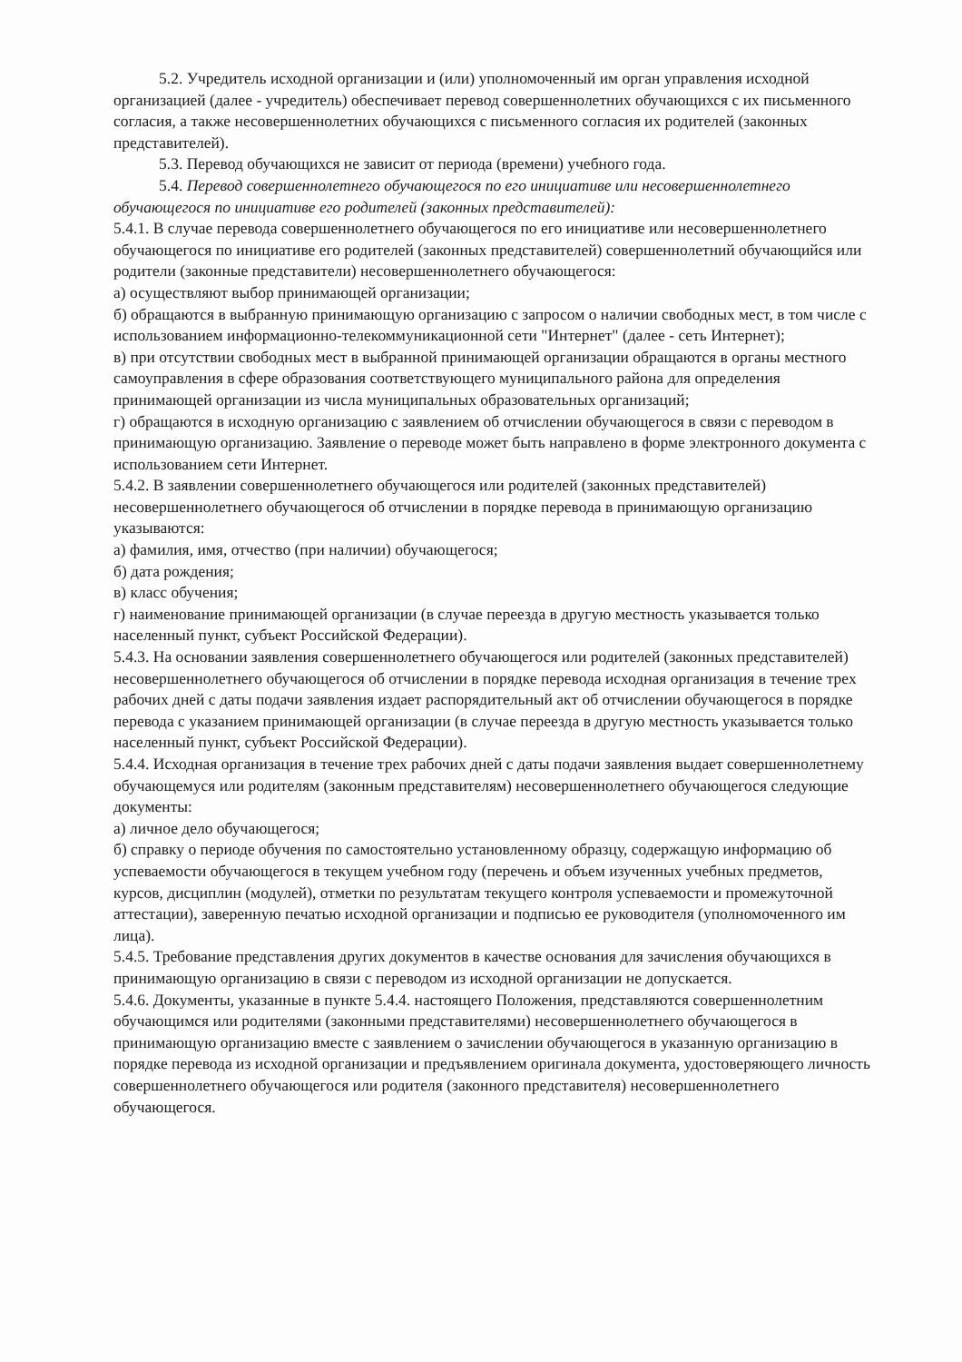5.2. Учредитель исходной организации и (или) уполномоченный им орган управления исходной организацией (далее - учредитель) обеспечивает перевод совершеннолетних обучающихся с их письменного согласия, а также несовершеннолетних обучающихся с письменного согласия их родителей (законных представителей).
5.3. Перевод обучающихся не зависит от периода (времени) учебного года.
5.4. Перевод совершеннолетнего обучающегося по его инициативе или несовершеннолетнего обучающегося по инициативе его родителей (законных представителей):
5.4.1. В случае перевода совершеннолетнего обучающегося по его инициативе или несовершеннолетнего обучающегося по инициативе его родителей (законных представителей) совершеннолетний обучающийся или родители (законные представители) несовершеннолетнего обучающегося:
а) осуществляют выбор принимающей организации;
б) обращаются в выбранную принимающую организацию с запросом о наличии свободных мест, в том числе с использованием информационно-телекоммуникационной сети "Интернет" (далее - сеть Интернет);
в) при отсутствии свободных мест в выбранной принимающей организации обращаются в органы местного самоуправления в сфере образования соответствующего муниципального района для определения принимающей организации из числа муниципальных образовательных организаций;
г) обращаются в исходную организацию с заявлением об отчислении обучающегося в связи с переводом в принимающую организацию. Заявление о переводе может быть направлено в форме электронного документа с использованием сети Интернет.
5.4.2. В заявлении совершеннолетнего обучающегося или родителей (законных представителей) несовершеннолетнего обучающегося об отчислении в порядке перевода в принимающую организацию указываются:
а) фамилия, имя, отчество (при наличии) обучающегося;
б) дата рождения;
в) класс обучения;
г) наименование принимающей организации (в случае переезда в другую местность указывается только населенный пункт, субъект Российской Федерации).
5.4.3. На основании заявления совершеннолетнего обучающегося или родителей (законных представителей) несовершеннолетнего обучающегося об отчислении в порядке перевода исходная организация в течение трех рабочих дней с даты подачи заявления издает распорядительный акт об отчислении обучающегося в порядке перевода с указанием принимающей организации (в случае переезда в другую местность указывается только населенный пункт, субъект Российской Федерации).
5.4.4. Исходная организация в течение трех рабочих дней с даты подачи заявления выдает совершеннолетнему обучающемуся или родителям (законным представителям) несовершеннолетнего обучающегося следующие документы:
а) личное дело обучающегося;
б) справку о периоде обучения по самостоятельно установленному образцу, содержащую информацию об успеваемости обучающегося в текущем учебном году (перечень и объем изученных учебных предметов, курсов, дисциплин (модулей), отметки по результатам текущего контроля успеваемости и промежуточной аттестации), заверенную печатью исходной организации и подписью ее руководителя (уполномоченного им лица).
5.4.5. Требование представления других документов в качестве основания для зачисления обучающихся в принимающую организацию в связи с переводом из исходной организации не допускается.
5.4.6. Документы, указанные в пункте 5.4.4. настоящего Положения, представляются совершеннолетним обучающимся или родителями (законными представителями) несовершеннолетнего обучающегося в принимающую организацию вместе с заявлением о зачислении обучающегося в указанную организацию в порядке перевода из исходной организации и предъявлением оригинала документа, удостоверяющего личность совершеннолетнего обучающегося или родителя (законного представителя) несовершеннолетнего обучающегося.